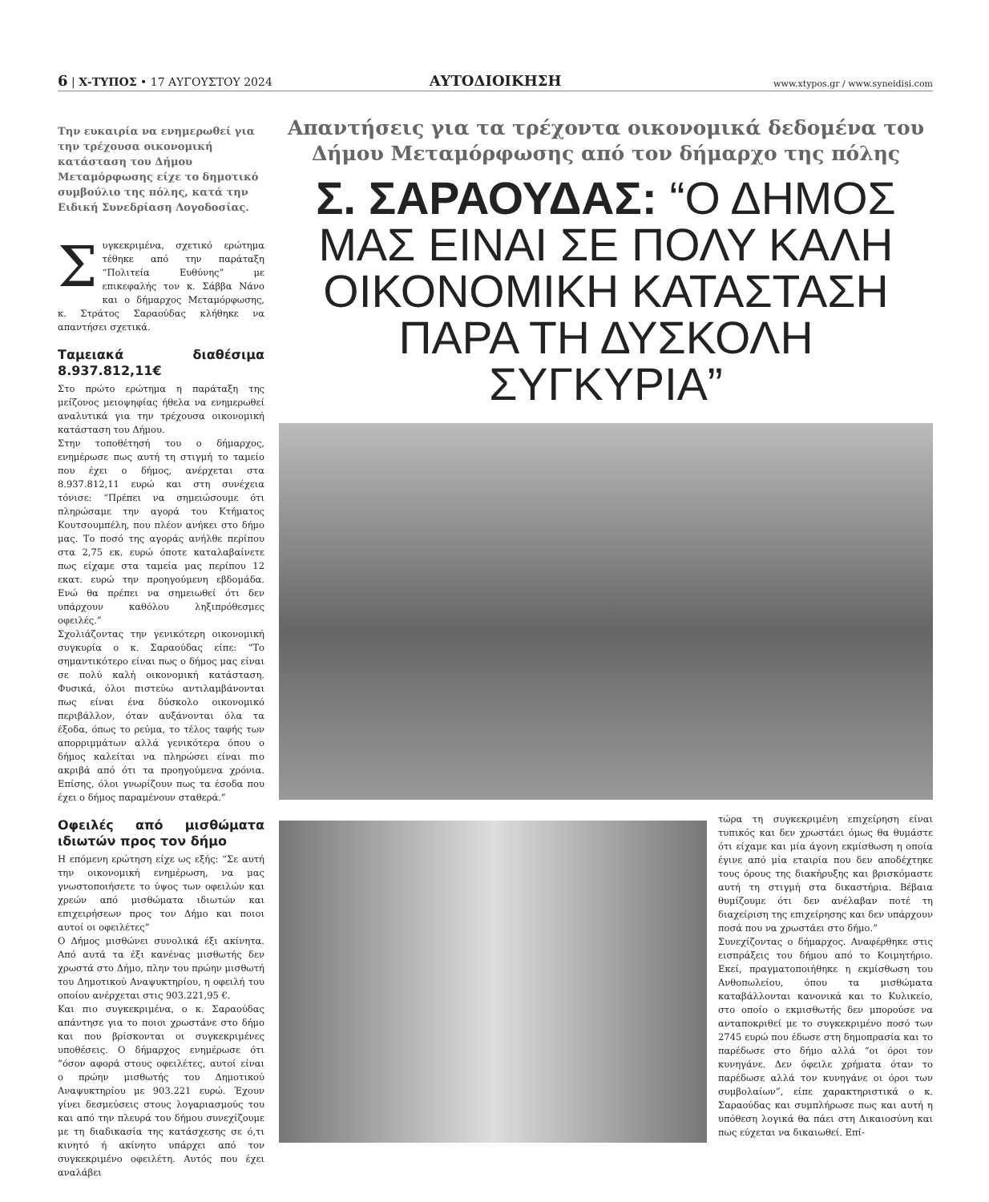6 | Χ-ΤΥΠΟΣ • 17 ΑΥΓΟΥΣΤΟΥ 2024
ΑΥΤΟΔΙΟΙΚΗΣΗ
www.xtypos.gr / www.syneidisi.com
Την ευκαιρία να ενημερωθεί για την τρέχουσα οικονομική κατάσταση του Δήμου Μεταμόρφωσης είχε το δημοτικό συμβούλιο της πόλης, κατά την Ειδική Συνεδρίαση Λογοδοσίας.
Συγκεκριμένα, σχετικό ερώτημα τέθηκε από την παράταξη “Πολιτεία Ευθύνης” με επικεφαλής τον κ. Σάββα Νάνο και ο δήμαρχος Μεταμόρφωσης, κ. Στράτος Σαραούδας κλήθηκε να απαντήσει σχετικά.
Ταμειακά διαθέσιμα 8.937.812,11€
Στο πρώτο ερώτημα η παράταξη της μείζονος μειοψηφίας ήθελα να ενημερωθεί αναλυτικά για την τρέχουσα οικονομική κατάσταση του Δήμου.
Στην τοποθέτησή του ο δήμαρχος, ενημέρωσε πως αυτή τη στιγμή το ταμείο που έχει ο δήμος, ανέρχεται στα 8.937.812,11 ευρώ και στη συνέχεια τόνισε: “Πρέπει να σημειώσουμε ότι πληρώσαμε την αγορά του Κτήματος Κουτσουμπέλη, που πλέον ανήκει στο δήμο μας. Το ποσό της αγοράς ανήλθε περίπου στα 2,75 εκ. ευρώ όποτε καταλαβαίνετε πως είχαμε στα ταμεία μας περίπου 12 εκατ. ευρώ την προηγούμενη εβδομάδα. Ενώ θα πρέπει να σημειωθεί ότι δεν υπάρχουν καθόλου ληξιπρόθεσμες οφειλές.”
Σχολιάζοντας την γενικότερη οικονομική συγκυρία ο κ. Σαραούδας είπε: “Το σημαντικότερο είναι πως ο δήμος μας είναι σε πολύ καλή οικονομική κατάσταση. Φυσικά, όλοι πιστεύω αντιλαμβάνονται πως είναι ένα δύσκολο οικονομικό περιβάλλον, όταν αυξάνονται όλα τα έξοδα, όπως το ρεύμα, το τέλος ταφής των απορριμμάτων αλλά γενικότερα όπου ο δήμος καλείται να πληρώσει είναι πιο ακριβά από ότι τα προηγούμενα χρόνια. Επίσης, όλοι γνωρίζουν πως τα έσοδα που έχει ο δήμος παραμένουν σταθερά.”
Οφειλές από μισθώματα ιδιωτών προς τον δήμο
Η επόμενη ερώτηση είχε ως εξής: “Σε αυτή την οικονομική ενημέρωση, να μας γνωστοποιήσετε το ύψος των οφειλών και χρεών από μισθώματα ιδιωτών και επιχειρήσεων προς τον Δήμο και ποιοι αυτοί οι οφειλέτες”
Ο Δήμος μισθώνει συνολικά έξι ακίνητα. Από αυτά τα έξι κανένας μισθωτής δεν χρωστά στο Δήμο, πλην του πρώην μισθωτή του Δημοτικού Αναψυκτηρίου, η οφειλή του οποίου ανέρχεται στις 903.221,95 €.
Και πιο συγκεκριμένα, ο κ. Σαραούδας απάντησε για το ποιοι χρωστάνε στο δήμο και που βρίσκονται οι συγκεκριμένες υποθέσεις. Ο δήμαρχος ενημέρωσε ότι “όσον αφορά στους οφειλέτες, αυτοί είναι ο πρώην μισθωτής του Δημοτικού Αναψυκτηρίου με 903.221 ευρώ. Έχουν γίνει δεσμεύσεις στους λογαριασμούς του και από την πλευρά του δήμου συνεχίζουμε με τη διαδικασία της κατάσχεσης σε ό,τι κινητό ή ακίνητο υπάρχει από τον συγκεκριμένο οφειλέτη. Αυτός που έχει αναλάβει
Απαντήσεις για τα τρέχοντα οικονομικά δεδομένα του Δήμου Μεταμόρφωσης από τον δήμαρχο της πόλης
Σ. ΣΑΡΑΟΥΔΑΣ: “Ο ΔΗΜΟΣ ΜΑΣ ΕΙΝΑΙ ΣΕ ΠΟΛΥ ΚΑΛΗ ΟΙΚΟΝΟΜΙΚΗ ΚΑΤΑΣΤΑΣΗ ΠΑΡΑ ΤΗ ΔΥΣΚΟΛΗ ΣΥΓΚΥΡΙΑ”
τώρα τη συγκεκριμένη επιχείρηση είναι τυπικός και δεν χρωστάει όμως θα θυμάστε ότι είχαμε και μία άγονη εκμίσθωση η οποία έγινε από μία εταιρία που δεν αποδέχτηκε τους όρους της διακήρυξης και βρισκόμαστε αυτή τη στιγμή στα δικαστήρια. Βέβαια θυμίζουμε ότι δεν ανέλαβαν ποτέ τη διαχείριση της επιχείρησης και δεν υπάρχουν ποσά που να χρωστάει στο δήμο.”
Συνεχίζοντας ο δήμαρχος. Αναφέρθηκε στις εισπράξεις του δήμου από το Κοιμητήριο. Εκεί, πραγματοποιήθηκε η εκμίσθωση του Ανθοπωλείου, όπου τα μισθώματα καταβάλλονται κανονικά και το Κυλικείο, στο οποίο ο εκμισθωτής δεν μπορούσε να ανταποκριθεί με το συγκεκριμένο ποσό των 2745 ευρώ που έδωσε στη δημοπρασία και το παρέδωσε στο δήμο αλλά “οι όροι τον κυνηγάνε. Δεν όφειλε χρήματα όταν το παρέδωσε αλλά τον κυνηγάνε οι όροι των συμβολαίων”, είπε χαρακτηριστικά ο κ. Σαραούδας και συμπλήρωσε πως και αυτή η υπόθεση λογικά θα πάει στη Δικαιοσύνη και πως εύχεται να δικαιωθεί. Επί-